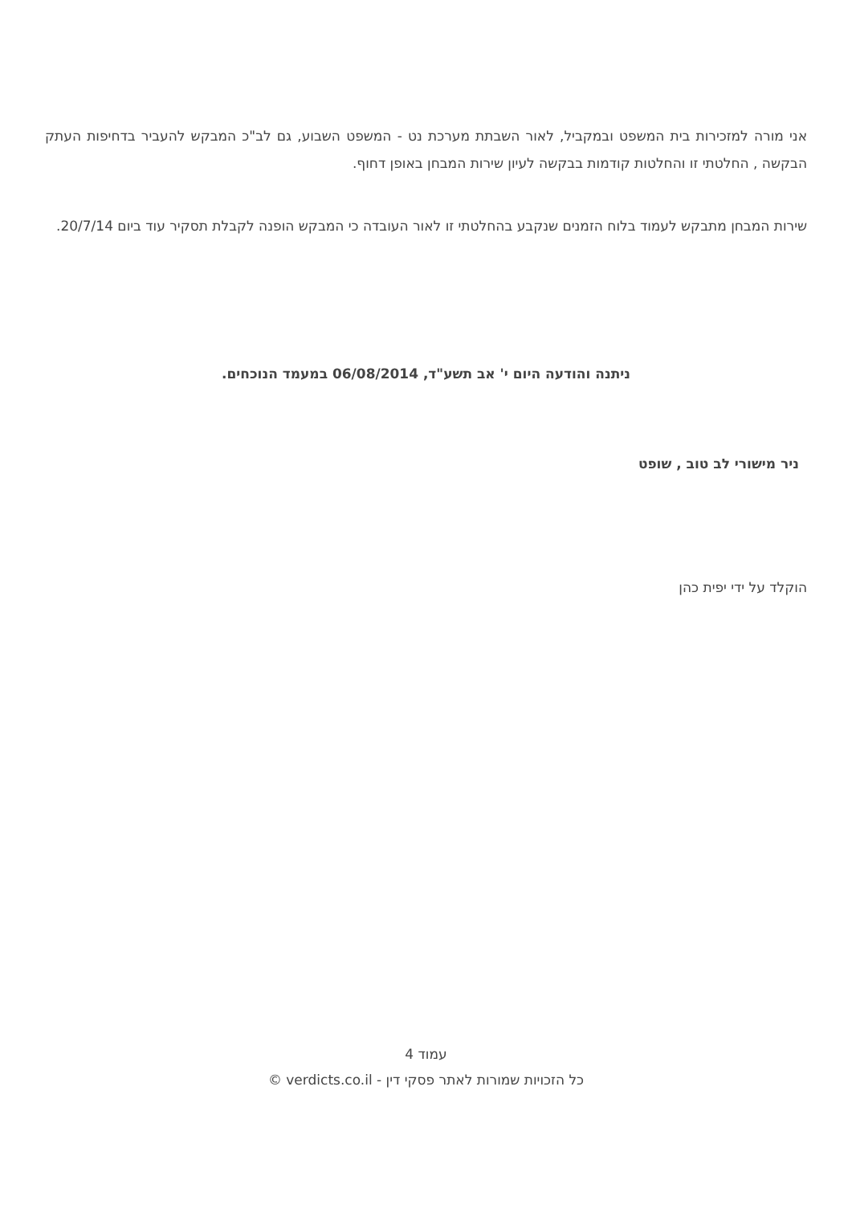אני מורה למזכירות בית המשפט ובמקביל, לאור השבתת מערכת נט - המשפט השבוע, גם לב"כ המבקש להעביר בדחיפות העתק הבקשה , החלטתי זו והחלטות קודמות בבקשה לעיון שירות המבחן באופן דחוף.
שירות המבחן מתבקש לעמוד בלוח הזמנים שנקבע בהחלטתי זו לאור העובדה כי המבקש הופנה לקבלת תסקיר עוד ביום 20/7/14.
ניתנה והודעה היום י' אב תשע"ד, 06/08/2014 במעמד הנוכחים.
ניר מישורי לב טוב , שופט
הוקלד על ידי יפית כהן
עמוד 4
כל הזכויות שמורות לאתר פסקי דין - verdicts.co.il ©